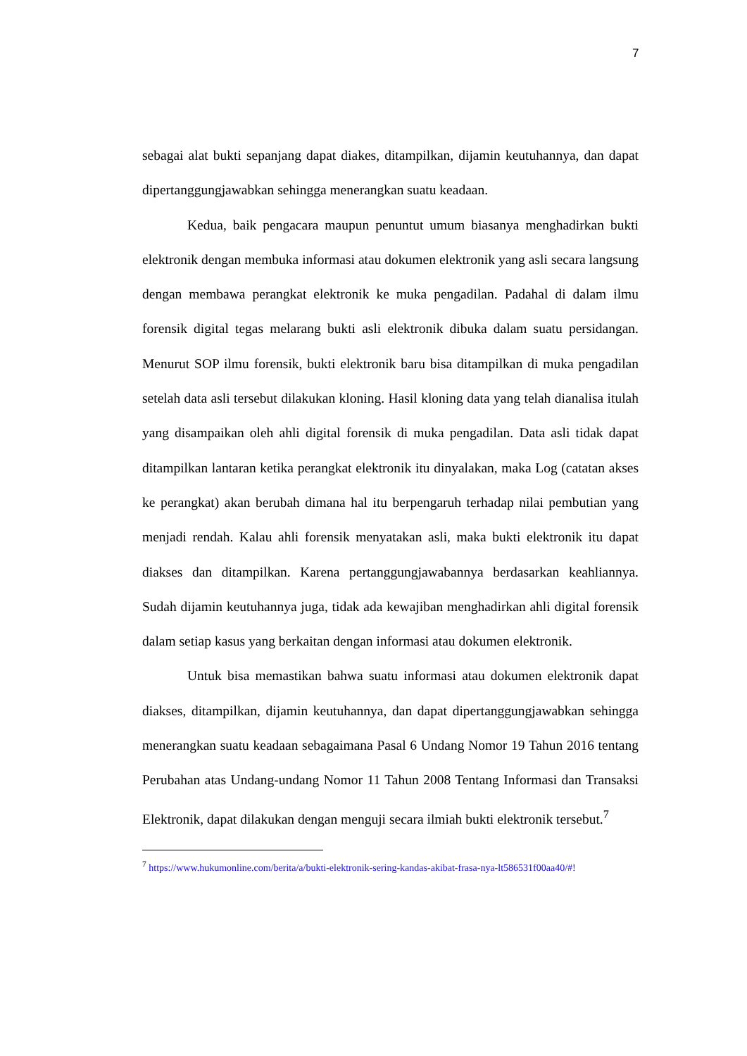7
sebagai alat bukti sepanjang dapat diakes, ditampilkan, dijamin keutuhannya, dan dapat dipertanggungjawabkan sehingga menerangkan suatu keadaan.
Kedua, baik pengacara maupun penuntut umum biasanya menghadirkan bukti elektronik dengan membuka informasi atau dokumen elektronik yang asli secara langsung dengan membawa perangkat elektronik ke muka pengadilan. Padahal di dalam ilmu forensik digital tegas melarang bukti asli elektronik dibuka dalam suatu persidangan. Menurut SOP ilmu forensik, bukti elektronik baru bisa ditampilkan di muka pengadilan setelah data asli tersebut dilakukan kloning. Hasil kloning data yang telah dianalisa itulah yang disampaikan oleh ahli digital forensik di muka pengadilan. Data asli tidak dapat ditampilkan lantaran ketika perangkat elektronik itu dinyalakan, maka Log (catatan akses ke perangkat) akan berubah dimana hal itu berpengaruh terhadap nilai pembutian yang menjadi rendah. Kalau ahli forensik menyatakan asli, maka bukti elektronik itu dapat diakses dan ditampilkan. Karena pertanggungjawabannya berdasarkan keahliannya. Sudah dijamin keutuhannya juga, tidak ada kewajiban menghadirkan ahli digital forensik dalam setiap kasus yang berkaitan dengan informasi atau dokumen elektronik.
Untuk bisa memastikan bahwa suatu informasi atau dokumen elektronik dapat diakses, ditampilkan, dijamin keutuhannya, dan dapat dipertanggungjawabkan sehingga menerangkan suatu keadaan sebagaimana Pasal 6 Undang Nomor 19 Tahun 2016 tentang Perubahan atas Undang-undang Nomor 11 Tahun 2008 Tentang Informasi dan Transaksi Elektronik, dapat dilakukan dengan menguji secara ilmiah bukti elektronik tersebut.<sup>7</sup>
<sup>7</sup> https://www.hukumonline.com/berita/a/bukti-elektronik-sering-kandas-akibat-frasa-nya-lt586531f00aa40/#!